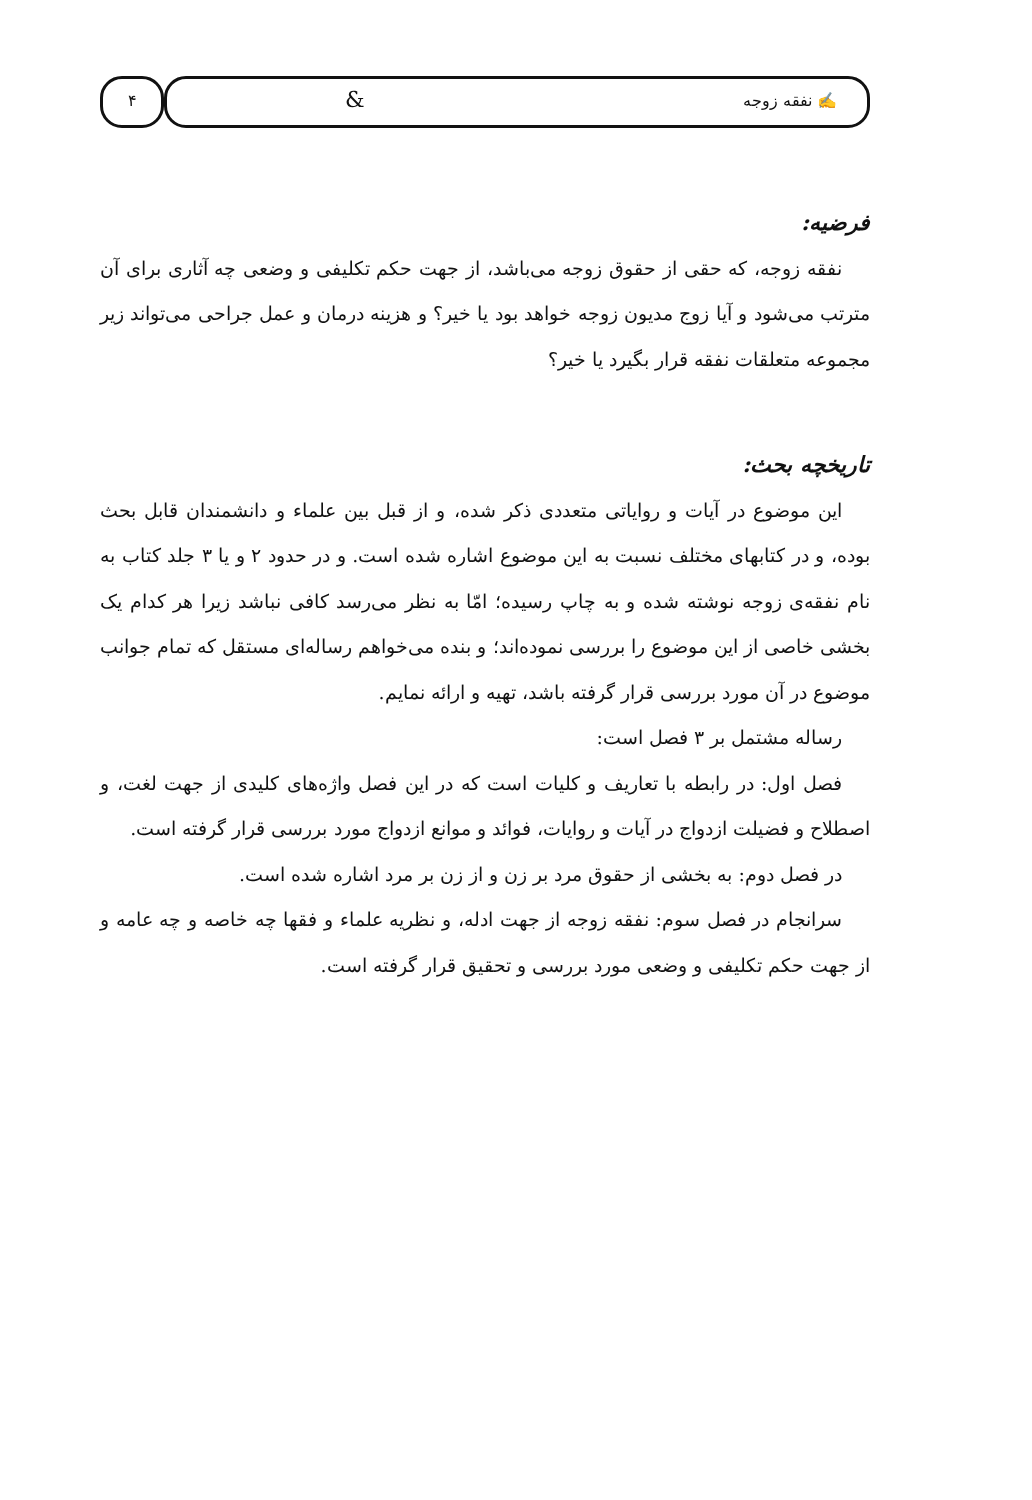۴ ✍ نفقه زوجه &
فرضیه:
نفقه زوجه، که حقی از حقوق زوجه می‌باشد، از جهت حکم تکلیفی و وضعی چه آثاری برای آن مترتب می‌شود و آیا زوج مدیون زوجه خواهد بود یا خیر؟ و هزینه درمان و عمل جراحی می‌تواند زیر مجموعه متعلقات نفقه قرار بگیرد یا خیر؟
تاریخچه بحث:
این موضوع در آیات و روایاتی متعددی ذکر شده، و از قبل بین علماء و دانشمندان قابل بحث بوده، و در کتابهای مختلف نسبت به این موضوع اشاره شده است. و در حدود ۲ و یا ۳ جلد کتاب به نام نفقه‌ی زوجه نوشته شده و به چاپ رسیده؛ امّا به نظر می‌رسد کافی نباشد زیرا هر کدام یک بخشی خاصی از این موضوع را بررسی نموده‌اند؛ و بنده می‌خواهم رساله‌ای مستقل که تمام جوانب موضوع در آن مورد بررسی قرار گرفته باشد، تهیه و ارائه نمایم.
رساله مشتمل بر ۳ فصل است:
فصل اول: در رابطه با تعاریف و کلیات است که در این فصل واژه‌های کلیدی از جهت لغت، و اصطلاح و فضیلت ازدواج در آیات و روایات، فوائد و موانع ازدواج مورد بررسی قرار گرفته است.
در فصل دوم: به بخشی از حقوق مرد بر زن و از زن بر مرد اشاره شده است.
سرانجام در فصل سوم: نفقه زوجه از جهت ادله، و نظریه علماء و فقها چه خاصه و چه عامه و از جهت حکم تکلیفی و وضعی مورد بررسی و تحقیق قرار گرفته است.